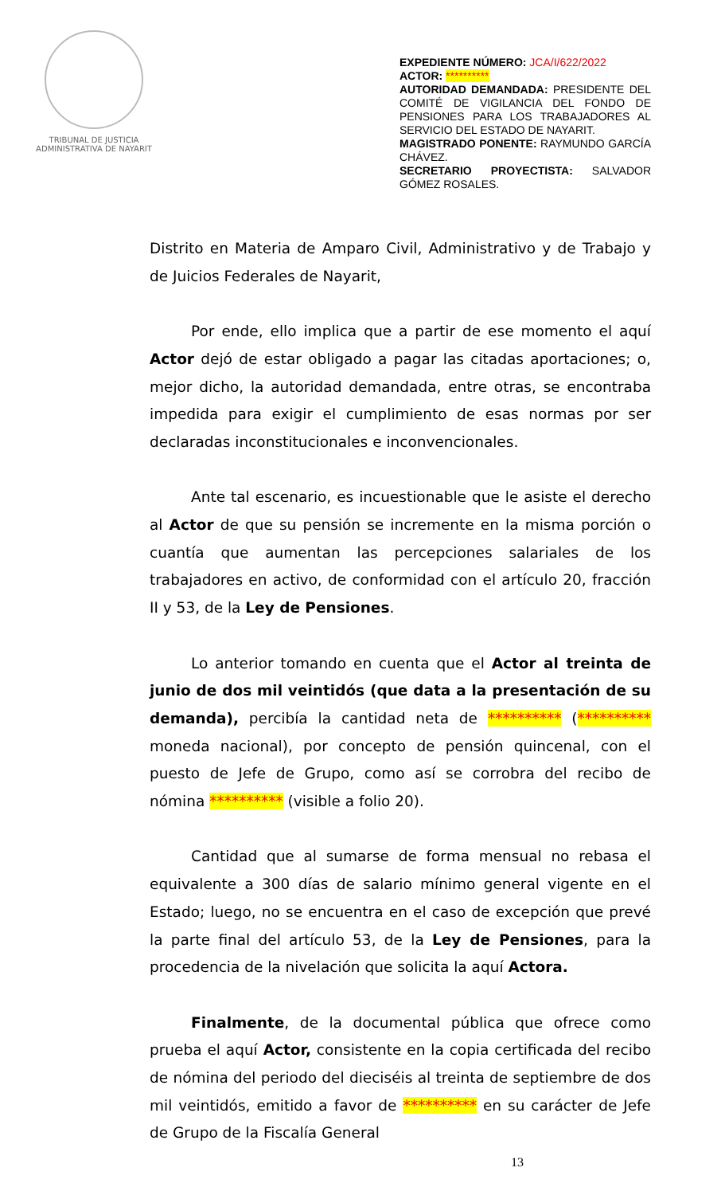TRIBUNAL DE JUSTICIA
ADMINISTRATIVA DE NAYARIT
EXPEDIENTE NÚMERO: JCA/I/622/2022
ACTOR: **********
AUTORIDAD DEMANDADA: PRESIDENTE DEL COMITÉ DE VIGILANCIA DEL FONDO DE PENSIONES PARA LOS TRABAJADORES AL SERVICIO DEL ESTADO DE NAYARIT.
MAGISTRADO PONENTE: RAYMUNDO GARCÍA CHÁVEZ.
SECRETARIO PROYECTISTA: SALVADOR GÓMEZ ROSALES.
Distrito en Materia de Amparo Civil, Administrativo y de Trabajo y de Juicios Federales de Nayarit,
Por ende, ello implica que a partir de ese momento el aquí Actor dejó de estar obligado a pagar las citadas aportaciones; o, mejor dicho, la autoridad demandada, entre otras, se encontraba impedida para exigir el cumplimiento de esas normas por ser declaradas inconstitucionales e inconvencionales.
Ante tal escenario, es incuestionable que le asiste el derecho al Actor de que su pensión se incremente en la misma porción o cuantía que aumentan las percepciones salariales de los trabajadores en activo, de conformidad con el artículo 20, fracción II y 53, de la Ley de Pensiones.
Lo anterior tomando en cuenta que el Actor al treinta de junio de dos mil veintidós (que data a la presentación de su demanda), percibía la cantidad neta de ********** (********** moneda nacional), por concepto de pensión quincenal, con el puesto de Jefe de Grupo, como así se corrobra del recibo de nómina ********** (visible a folio 20).
Cantidad que al sumarse de forma mensual no rebasa el equivalente a 300 días de salario mínimo general vigente en el Estado; luego, no se encuentra en el caso de excepción que prevé la parte final del artículo 53, de la Ley de Pensiones, para la procedencia de la nivelación que solicita la aquí Actora.
Finalmente, de la documental pública que ofrece como prueba el aquí Actor, consistente en la copia certificada del recibo de nómina del periodo del dieciséis al treinta de septiembre de dos mil veintidós, emitido a favor de ********** en su carácter de Jefe de Grupo de la Fiscalía General
13